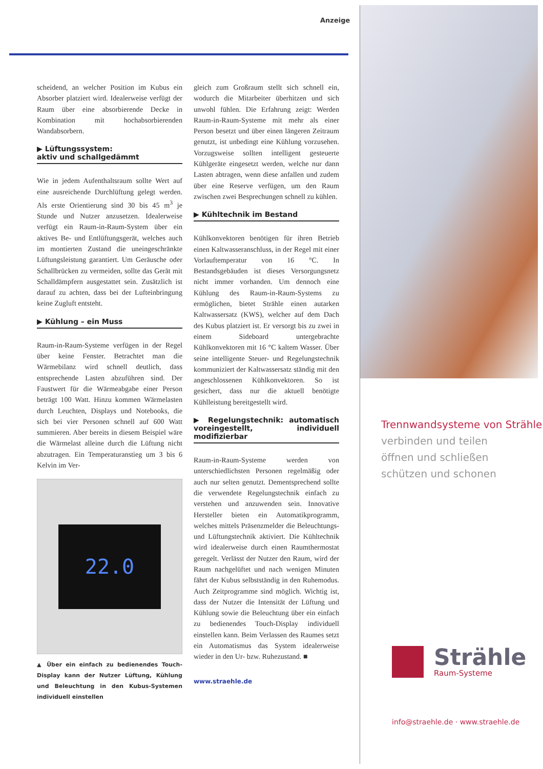Anzeige
scheidend, an welcher Position im Kubus ein Absorber platziert wird. Idealerweise verfügt der Raum über eine absorbierende Decke in Kombination mit hochabsorbierenden Wandabsorbern.
▶ Lüftungssystem:
aktiv und schallgedämmt
Wie in jedem Aufenthaltsraum sollte Wert auf eine ausreichende Durchlüftung gelegt werden. Als erste Orientierung sind 30 bis 45 m<sup>3</sup> je Stunde und Nutzer anzusetzen. Idealerweise verfügt ein Raum-in-Raum-System über ein aktives Be- und Entlüftungsgerät, welches auch im montierten Zustand die uneingeschränkte Lüftungsleistung garantiert. Um Geräusche oder Schallbrücken zu vermeiden, sollte das Gerät mit Schalldämpfern ausgestattet sein. Zusätzlich ist darauf zu achten, dass bei der Lufteinbringung keine Zugluft entsteht.
▶ Kühlung – ein Muss
Raum-in-Raum-Systeme verfügen in der Regel über keine Fenster. Betrachtet man die Wärmebilanz wird schnell deutlich, dass entsprechende Lasten abzuführen sind. Der Faustwert für die Wärmeabgabe einer Person beträgt 100 Watt. Hinzu kommen Wärmelasten durch Leuchten, Displays und Notebooks, die sich bei vier Personen schnell auf 600 Watt summieren. Aber bereits in diesem Beispiel wäre die Wärmelast alleine durch die Lüftung nicht abzutragen. Ein Temperaturanstieg um 3 bis 6 Kelvin im Ver-
22.0
▲ Über ein einfach zu bedienendes Touch-Display kann der Nutzer Lüftung, Kühlung und Beleuchtung in den Kubus-Systemen individuell einstellen
gleich zum Großraum stellt sich schnell ein, wodurch die Mitarbeiter überhitzen und sich unwohl fühlen. Die Erfahrung zeigt: Werden Raum-in-Raum-Systeme mit mehr als einer Person besetzt und über einen längeren Zeitraum genutzt, ist unbedingt eine Kühlung vorzusehen. Vorzugsweise sollten intelligent gesteuerte Kühlgeräte eingesetzt werden, welche nur dann Lasten abtragen, wenn diese anfallen und zudem über eine Reserve verfügen, um den Raum zwischen zwei Besprechungen schnell zu kühlen.
▶ Kühltechnik im Bestand
Kühlkonvektoren benötigen für ihren Betrieb einen Kaltwasseranschluss, in der Regel mit einer Vorlauftemperatur von 16 °C. In Bestandsgebäuden ist dieses Versorgungsnetz nicht immer vorhanden. Um dennoch eine Kühlung des Raum-in-Raum-Systems zu ermöglichen, bietet Strähle einen autarken Kaltwassersatz (KWS), welcher auf dem Dach des Kubus platziert ist. Er versorgt bis zu zwei in einem Sideboard untergebrachte Kühlkonvektoren mit 16 °C kaltem Wasser. Über seine intelligente Steuer- und Regelungstechnik kommuniziert der Kaltwassersatz ständig mit den angeschlossenen Kühlkonvektoren. So ist gesichert, dass nur die aktuell benötigte Kühlleistung bereitgestellt wird.
▶ Regelungstechnik: automatisch voreingestellt, individuell modifizierbar
Raum-in-Raum-Systeme werden von unterschiedlichsten Personen regelmäßig oder auch nur selten genutzt. Dementsprechend sollte die verwendete Regelungstechnik einfach zu verstehen und anzuwenden sein. Innovative Hersteller bieten ein Automatikprogramm, welches mittels Präsenzmelder die Beleuchtungs- und Lüftungstechnik aktiviert. Die Kühltechnik wird idealerweise durch einen Raumthermostat geregelt. Verlässt der Nutzer den Raum, wird der Raum nachgelüftet und nach wenigen Minuten fährt der Kubus selbstständig in den Ruhemodus. Auch Zeitprogramme sind möglich. Wichtig ist, dass der Nutzer die Intensität der Lüftung und Kühlung sowie die Beleuchtung über ein einfach zu bedienendes Touch-Display individuell einstellen kann. Beim Verlassen des Raumes setzt ein Automatismus das System idealerweise wieder in den Ur- bzw. Ruhezustand. ■
www.straehle.de
Trennwandsysteme von Strähle
verbinden und teilen
öffnen und schließen
schützen und schonen
Strähle
Raum-Systeme
info@straehle.de · www.straehle.de